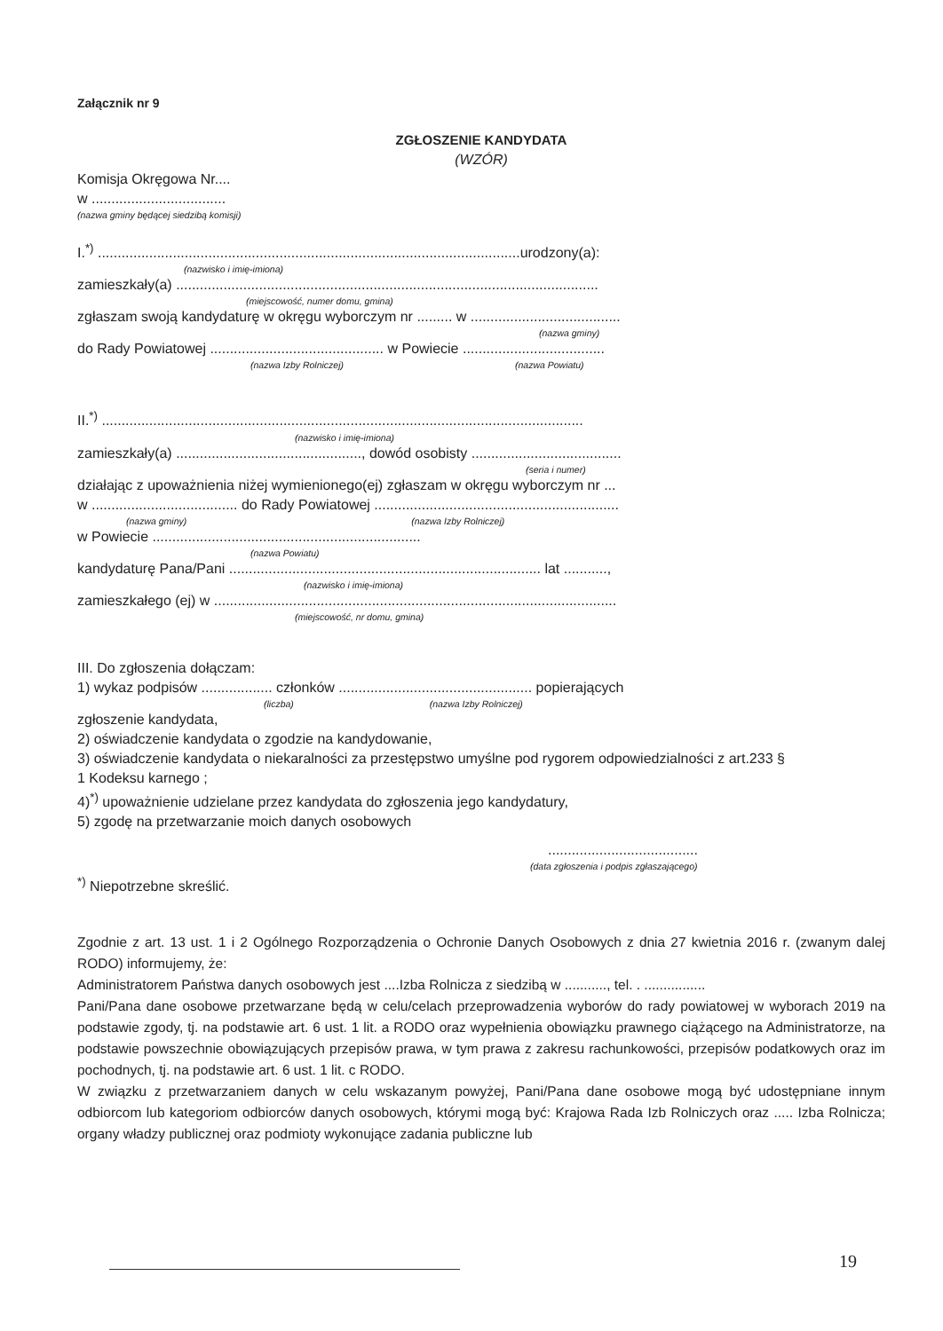Załącznik nr 9
ZGŁOSZENIE KANDYDATA
(WZÓR)
Komisja Okręgowa Nr....
w ..................................
(nazwa gminy będącej siedzibą komisji)
I.<sup>*)</sup> ...........................................................................................................urodzony(a):
(nazwisko i imię-imiona)
zamieszkały(a) ...........................................................................................................
(miejscowość, numer domu, gmina)
zgłaszam swoją kandydaturę w okręgu wyborczym nr ......... w ......................................
(nazwa gminy)
do Rady Powiatowej ............................................ w Powiecie ....................................
(nazwa Izby Rolniczej) (nazwa Powiatu)
II.<sup>*)</sup> ..........................................................................................................................
(nazwisko i imię-imiona)
zamieszkały(a) ..............................................., dowód osobisty ......................................
(seria i numer)
działając z upoważnienia niżej wymienionego(ej) zgłaszam w okręgu wyborczym nr ...
w ..................................... do Rady Powiatowej ..............................................................
(nazwa gminy) (nazwa Izby Rolniczej)
w Powiecie ....................................................................
(nazwa Powiatu)
kandydaturę Pana/Pani ............................................................................... lat ...........,
(nazwisko i imię-imiona)
zamieszkałego (ej) w ......................................................................................................
(miejscowość, nr domu, gmina)
III. Do zgłoszenia dołączam:
1) wykaz podpisów .................. członków ................................................. popierających
(liczba) (nazwa Izby Rolniczej)
zgłoszenie kandydata,
2) oświadczenie kandydata o zgodzie na kandydowanie,
3) oświadczenie kandydata o niekaralności za przestępstwo umyślne pod rygorem odpowiedzialności z art.233 §
1 Kodeksu karnego ;
4)<sup>*)</sup> upoważnienie udzielane przez kandydata do zgłoszenia jego kandydatury,
5) zgodę na przetwarzanie moich danych osobowych
......................................
(data zgłoszenia i podpis zgłaszającego)
<sup>*)</sup> Niepotrzebne skreślić.
Zgodnie z art. 13 ust. 1 i 2 Ogólnego Rozporządzenia o Ochronie Danych Osobowych z dnia 27 kwietnia 2016 r. (zwanym dalej RODO) informujemy, że:
Administratorem Państwa danych osobowych jest ....Izba Rolnicza z siedzibą w ..........., tel. . ................
Pani/Pana dane osobowe przetwarzane będą w celu/celach przeprowadzenia wyborów do rady powiatowej w wyborach 2019 na podstawie zgody, tj. na podstawie art. 6 ust. 1 lit. a RODO oraz wypełnienia obowiązku prawnego ciążącego na Administratorze, na podstawie powszechnie obowiązujących przepisów prawa, w tym prawa z zakresu rachunkowości, przepisów podatkowych oraz im pochodnych, tj. na podstawie art. 6 ust. 1 lit. c RODO.
W związku z przetwarzaniem danych w celu wskazanym powyżej, Pani/Pana dane osobowe mogą być udostępniane innym odbiorcom lub kategoriom odbiorców danych osobowych, którymi mogą być: Krajowa Rada Izb Rolniczych oraz ..... Izba Rolnicza; organy władzy publicznej oraz podmioty wykonujące zadania publiczne lub
19